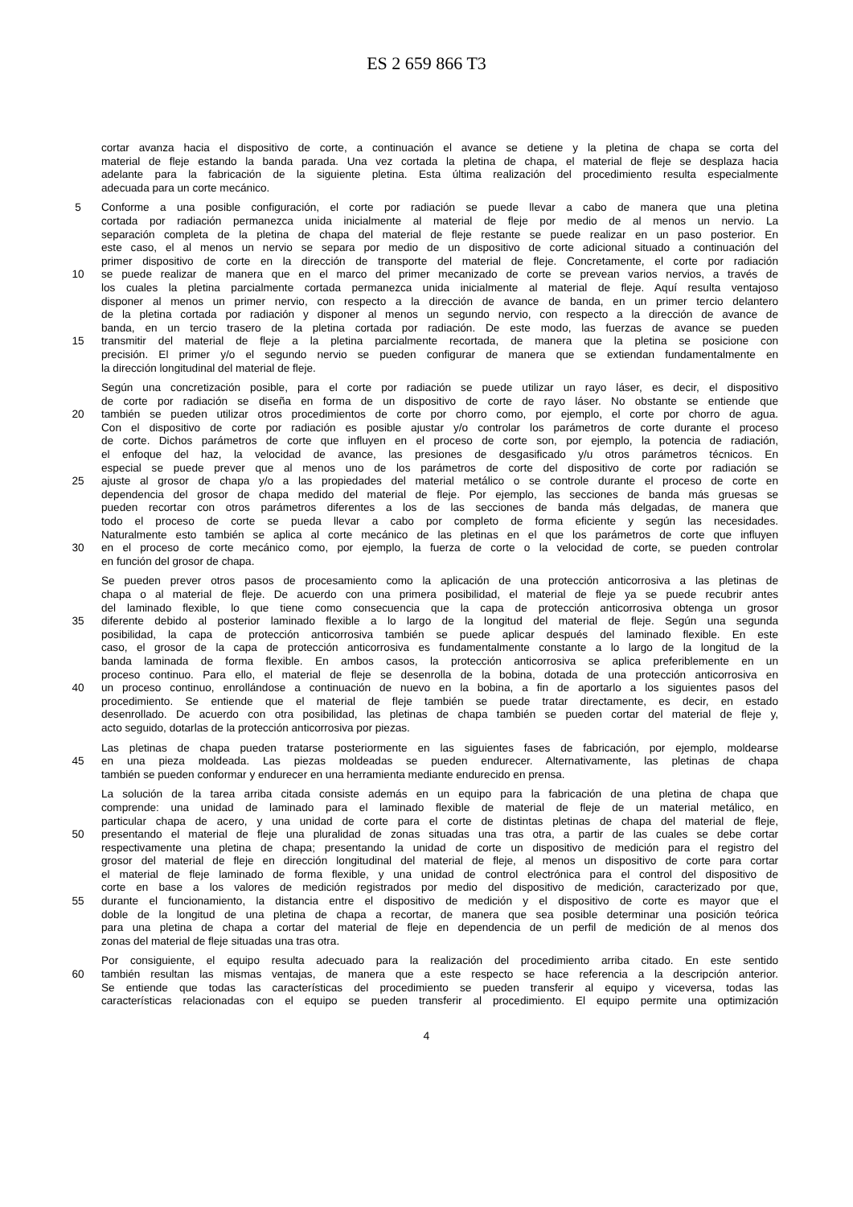ES 2 659 866 T3
cortar avanza hacia el dispositivo de corte, a continuación el avance se detiene y la pletina de chapa se corta del
material de fleje estando la banda parada. Una vez cortada la pletina de chapa, el material de fleje se desplaza hacia
adelante para la fabricación de la siguiente pletina. Esta última realización del procedimiento resulta especialmente
adecuada para un corte mecánico.
5 Conforme a una posible configuración, el corte por radiación se puede llevar a cabo de manera que una pletina
cortada por radiación permanezca unida inicialmente al material de fleje por medio de al menos un nervio. La
separación completa de la pletina de chapa del material de fleje restante se puede realizar en un paso posterior. En
este caso, el al menos un nervio se separa por medio de un dispositivo de corte adicional situado a continuación del
primer dispositivo de corte en la dirección de transporte del material de fleje. Concretamente, el corte por radiación
10 se puede realizar de manera que en el marco del primer mecanizado de corte se prevean varios nervios, a través de
los cuales la pletina parcialmente cortada permanezca unida inicialmente al material de fleje. Aquí resulta ventajoso
disponer al menos un primer nervio, con respecto a la dirección de avance de banda, en un primer tercio delantero
de la pletina cortada por radiación y disponer al menos un segundo nervio, con respecto a la dirección de avance de
banda, en un tercio trasero de la pletina cortada por radiación. De este modo, las fuerzas de avance se pueden
15 transmitir del material de fleje a la pletina parcialmente recortada, de manera que la pletina se posicione con
precisión. El primer y/o el segundo nervio se pueden configurar de manera que se extiendan fundamentalmente en
la dirección longitudinal del material de fleje.
Según una concretización posible, para el corte por radiación se puede utilizar un rayo láser, es decir, el dispositivo
de corte por radiación se diseña en forma de un dispositivo de corte de rayo láser. No obstante se entiende que
20 también se pueden utilizar otros procedimientos de corte por chorro como, por ejemplo, el corte por chorro de agua.
Con el dispositivo de corte por radiación es posible ajustar y/o controlar los parámetros de corte durante el proceso
de corte. Dichos parámetros de corte que influyen en el proceso de corte son, por ejemplo, la potencia de radiación,
el enfoque del haz, la velocidad de avance, las presiones de desgasificado y/u otros parámetros técnicos. En
especial se puede prever que al menos uno de los parámetros de corte del dispositivo de corte por radiación se
25 ajuste al grosor de chapa y/o a las propiedades del material metálico o se controle durante el proceso de corte en
dependencia del grosor de chapa medido del material de fleje. Por ejemplo, las secciones de banda más gruesas se
pueden recortar con otros parámetros diferentes a los de las secciones de banda más delgadas, de manera que
todo el proceso de corte se pueda llevar a cabo por completo de forma eficiente y según las necesidades.
Naturalmente esto también se aplica al corte mecánico de las pletinas en el que los parámetros de corte que influyen
30 en el proceso de corte mecánico como, por ejemplo, la fuerza de corte o la velocidad de corte, se pueden controlar
en función del grosor de chapa.
Se pueden prever otros pasos de procesamiento como la aplicación de una protección anticorrosiva a las pletinas de
chapa o al material de fleje. De acuerdo con una primera posibilidad, el material de fleje ya se puede recubrir antes
del laminado flexible, lo que tiene como consecuencia que la capa de protección anticorrosiva obtenga un grosor
35 diferente debido al posterior laminado flexible a lo largo de la longitud del material de fleje. Según una segunda
posibilidad, la capa de protección anticorrosiva también se puede aplicar después del laminado flexible. En este
caso, el grosor de la capa de protección anticorrosiva es fundamentalmente constante a lo largo de la longitud de la
banda laminada de forma flexible. En ambos casos, la protección anticorrosiva se aplica preferiblemente en un
proceso continuo. Para ello, el material de fleje se desenrolla de la bobina, dotada de una protección anticorrosiva en
40 un proceso continuo, enrollándose a continuación de nuevo en la bobina, a fin de aportarlo a los siguientes pasos del
procedimiento. Se entiende que el material de fleje también se puede tratar directamente, es decir, en estado
desenrollado. De acuerdo con otra posibilidad, las pletinas de chapa también se pueden cortar del material de fleje y,
acto seguido, dotarlas de la protección anticorrosiva por piezas.
Las pletinas de chapa pueden tratarse posteriormente en las siguientes fases de fabricación, por ejemplo, moldearse
45 en una pieza moldeada. Las piezas moldeadas se pueden endurecer. Alternativamente, las pletinas de chapa
también se pueden conformar y endurecer en una herramienta mediante endurecido en prensa.
La solución de la tarea arriba citada consiste además en un equipo para la fabricación de una pletina de chapa que
comprende: una unidad de laminado para el laminado flexible de material de fleje de un material metálico, en
particular chapa de acero, y una unidad de corte para el corte de distintas pletinas de chapa del material de fleje,
50 presentando el material de fleje una pluralidad de zonas situadas una tras otra, a partir de las cuales se debe cortar
respectivamente una pletina de chapa; presentando la unidad de corte un dispositivo de medición para el registro del
grosor del material de fleje en dirección longitudinal del material de fleje, al menos un dispositivo de corte para cortar
el material de fleje laminado de forma flexible, y una unidad de control electrónica para el control del dispositivo de
corte en base a los valores de medición registrados por medio del dispositivo de medición, caracterizado por que,
55 durante el funcionamiento, la distancia entre el dispositivo de medición y el dispositivo de corte es mayor que el
doble de la longitud de una pletina de chapa a recortar, de manera que sea posible determinar una posición teórica
para una pletina de chapa a cortar del material de fleje en dependencia de un perfil de medición de al menos dos
zonas del material de fleje situadas una tras otra.
Por consiguiente, el equipo resulta adecuado para la realización del procedimiento arriba citado. En este sentido
60 también resultan las mismas ventajas, de manera que a este respecto se hace referencia a la descripción anterior.
Se entiende que todas las características del procedimiento se pueden transferir al equipo y viceversa, todas las
características relacionadas con el equipo se pueden transferir al procedimiento. El equipo permite una optimización
4